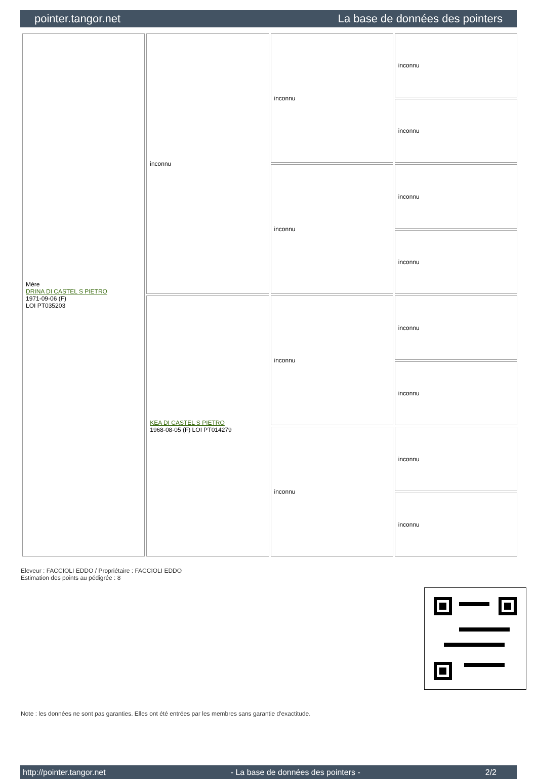pointer.tangor.net La base de données des pointers
| Mère DRINA DI CASTEL S PIETRO 1971-09-06 (F) LOI PT035203 | inconnu | inconnu | inconnu |
| | | | inconnu |
| | | inconnu | inconnu |
| | | | inconnu |
| | KEA DI CASTEL S PIETRO 1968-08-05 (F) LOI PT014279 | inconnu | inconnu |
| | | | inconnu |
| | | inconnu | inconnu |
| | | | inconnu |
Eleveur : FACCIOLI EDDO / Propriétaire : FACCIOLI EDDO
Estimation des points au pédigrée : 8
Note : les données ne sont pas garanties. Elles ont été entrées par les membres sans garantie d'exactitude.
http://pointer.tangor.net - La base de données des pointers - 2/2